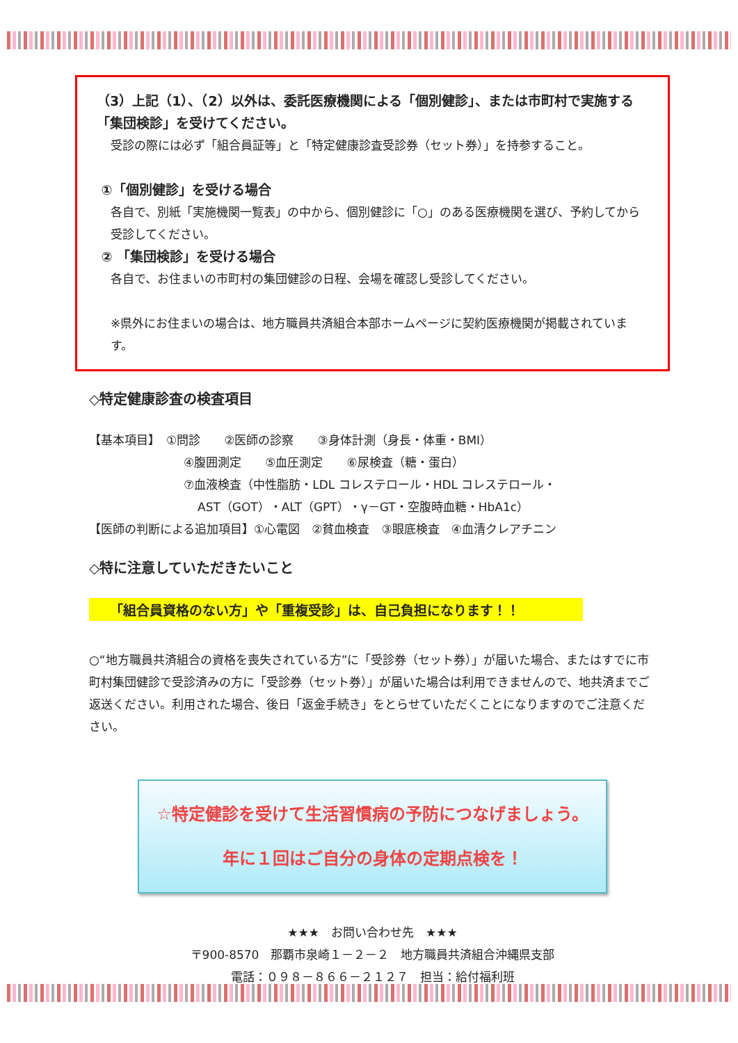（3）上記（1）、（2）以外は、委託医療機関による「個別健診」、または市町村で実施する「集団検診」を受けてください。
受診の際には必ず「組合員証等」と「特定健康診査受診券（セット券）」を持参すること。
①「個別健診」を受ける場合
各自で、別紙「実施機関一覧表」の中から、個別健診に「○」のある医療機関を選び、予約してから受診してください。
② 「集団検診」を受ける場合
各自で、お住まいの市町村の集団健診の日程、会場を確認し受診してください。
※県外にお住まいの場合は、地方職員共済組合本部ホームページに契約医療機関が掲載されています。
◇特定健康診査の検査項目
【基本項目】　①問診　　②医師の診察　　③身体計測（身長・体重・BMI）
④腹囲測定　　⑤血圧測定　　⑥尿検査（糖・蛋白）
⑦血液検査（中性脂肪・LDL コレステロール・HDL コレステロール・
AST（GOT）・ALT（GPT）・γ－GT・空腹時血糖・HbA1c）
【医師の判断による追加項目】①心電図　②貧血検査　③眼底検査　④血清クレアチニン
◇特に注意していただきたいこと
「組合員資格のない方」や「重複受診」は、自己負担になります！！
○“地方職員共済組合の資格を喪失されている方”に「受診券（セット券）」が届いた場合、またはすでに市町村集団健診で受診済みの方に「受診券（セット券）」が届いた場合は利用できませんので、地共済までご返送ください。利用された場合、後日「返金手続き」をとらせていただくことになりますのでご注意ください。
☆特定健診を受けて生活習慣病の予防につなげましょう。
年に１回はご自分の身体の定期点検を！
★★★　お問い合わせ先　★★★
〒900-8570　那覇市泉崎１－２－２　地方職員共済組合沖縄県支部
電話：０９８－８６６－２１２７　担当：給付福利班